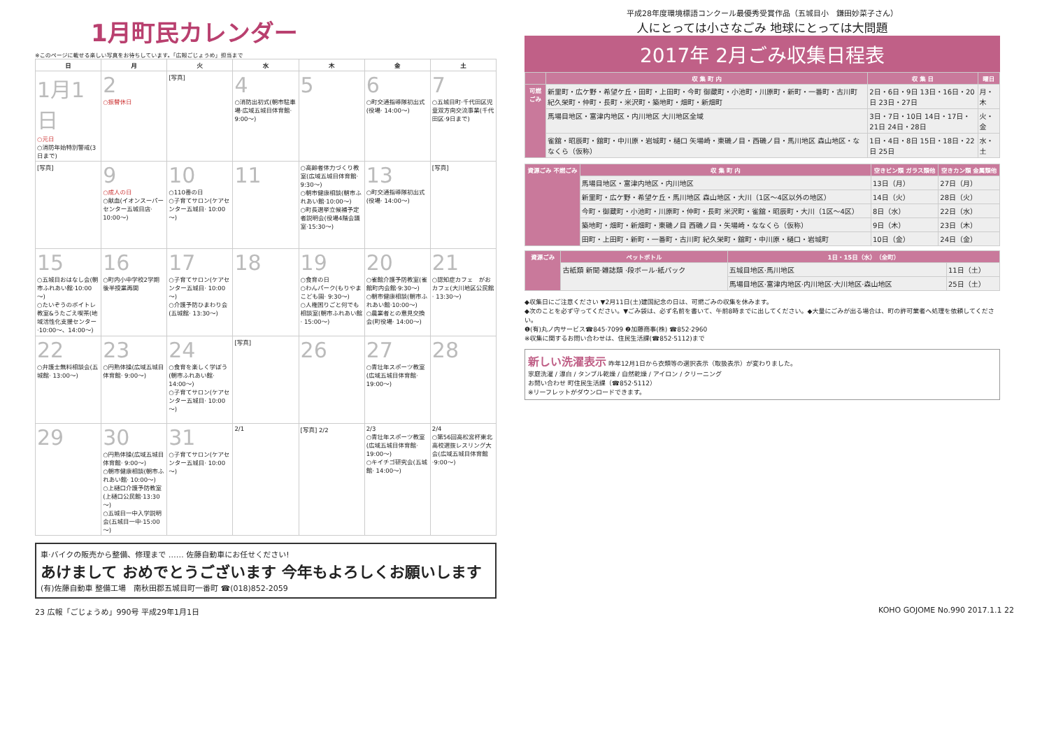1月町民カレンダー
※このページに載せる楽しい写真をお待ちしています。「広報ごじょうめ」担当まで
| 日 | 月 | 火 | 水 | 木 | 金 | 土 |
| --- | --- | --- | --- | --- | --- | --- |
| 1月1日 ○元日 ○消防年始特別警戒(3日まで) | 2 ○振替休日 | [写真] | 4 ○消防出初式(朝市駐車場·広域五城目体育館· 9:00～) | 5 | 6 ○町交通指導隊初出式(役場· 14:00～) | 7 ○五城目町·千代田区児童双方向交流事業(千代田区·9日まで) |
| [写真] | 9 ○成人の日 ○献血(イオンスーパーセンター五城目店· 10:00～) | 10 ○110番の日 ○子育てサロン(ケアセンター五城目· 10:00～) | 11 | ○高齢者体力づくり教室(広域五城目体育館· 9:30～) ○朝市健康相談(朝市ふれあい館·10:00～) ○町長選挙立候補予定者説明会(役場4階会議室·15:30～) | 13 ○町交通指導隊初出式(役場· 14:00～) | [写真] |
| 15 ○五城目おはなし会(朝市ふれあい館·10:00～) ○たいぞうのボイトレ教室&うたごえ喫茶(地域活性化支援センター·10:00～、14:00～) | 16 ○町内小中学校2学期後半授業再開 | 17 ○子育てサロン(ケアセンター五城目· 10:00～) ○介護予防ひまわり会(五城館· 13:30～) | 18 | 19 ○食育の日 ○わんパーク(もりやまこども園· 9:30～) ○人権困りごと何でも相談室(朝市ふれあい館· 15:00～) | 20 ○雀館介護予防教室(雀館町内会館·9:30～) ○朝市健康相談(朝市ふれあい館·10:00～) ○農業者との意見交換会(町役場· 14:00～) | 21 ○認知症カフェ がおカフェ(大川地区公民館· 13:30～) |
| 22 ○弁護士無料相談会(五城館· 13:00～) | 23 ○円熟体操(広域五城目体育館· 9:00～) | 24 ○食育を楽しく学ぼう(朝市ふれあい館· 14:00～) ○子育てサロン(ケアセンター五城目· 10:00～) | [写真] | 26 | 27 ○青壮年スポーツ教室(広域五城目体育館· 19:00～) | 28 |
| 29 | 30 ○円熟体操(広域五城目体育館· 9:00～) ○朝市健康相談(朝市ふれあい館· 10:00～) ○上樋口介護予防教室(上樋口公民館·13:30～) ○五城目一中入学説明会(五城目一中·15:00～) | 31 ○子育てサロン(ケアセンター五城目· 10:00～) | 2/1 | [写真] 2/2 | 2/3 ○青壮年スポーツ教室(広域五城目体育館· 19:00～) ○キイチゴ研究会(五城館· 14:00～) | 2/4 ○第56回高松宮杯東北高校選抜レスリング大会(広域五城目体育館·9:00～) |
車·バイクの販売から整備、修理まで …… 佐藤自動車にお任せください!
あけまして おめでとうございます 今年もよろしくお願いします
(有)佐藤自動車 整備工場　南秋田郡五城目町一番町 ☎(018)852-2059
平成28年度環境標語コンクール最優秀受賞作品（五城目小　鎌田妙菜子さん）
人にとっては小さなごみ 地球にとっては大問題
2017年 2月ごみ収集日程表
| | 収 集 町 内 | 収 集 日 | 曜日 |
| --- | --- | --- | --- |
| 可燃ごみ | 新里町・広ケ野・希望ケ丘・田町・上田町・今町 御蔵町・小池町・川原町・新町・一番町・古川町 紀久栄町・仲町・長町・米沢町・築地町・畑町・新畑町 | 2日・6日・9日 13日・16日・20日 23日・27日 | 月・木 |
| | 馬場目地区・富津内地区・内川地区 大川地区全域 | 3日・7日・10日 14日・17日・21日 24日・28日 | 火・金 |
| | 雀舘・昭辰町・舘町・中川原・岩城町・樋口 矢場崎・東磯ノ目・西磯ノ目・馬川地区 森山地区・ななくら（仮称） | 1日・4日・8日 15日・18日・22日 25日 | 水・土 |
| 資源ごみ 不燃ごみ | 収 集 町 内 | 空きビン類 ガラス類他 | 空きカン類 金属類他 |
| --- | --- | --- | --- |
| | 馬場目地区・富津内地区・内川地区 | 13日（月） | 27日（月） |
| | 新里町・広ケ野・希望ケ丘・馬川地区 森山地区・大川（1区～4区以外の地区） | 14日（火） | 28日（火） |
| | 今町・御蔵町・小池町・川原町・仲町・長町 米沢町・雀舘・昭辰町・大川（1区～4区） | 8日（水） | 22日（水） |
| | 築地町・畑町・新畑町・東磯ノ目 西磯ノ目・矢場崎・ななくら（仮称） | 9日（木） | 23日（木） |
| | 田町・上田町・新町・一番町・古川町 紀久栄町・舘町・中川原・樋口・岩城町 | 10日（金） | 24日（金） |
| 資源ごみ | ペットボトル | 1日・15日（水） （全町） | |
| --- | --- | --- | --- |
| | 古紙類 新聞·雑誌類 ·段ボール·紙パック | 五城目地区·馬川地区 | 11日（土） |
| | | 馬場目地区·富津内地区·内川地区·大川地区·森山地区 | 25日（土） |
◆収集日にご注意ください ▼2月11日(土)建国記念の日は、可燃ごみの収集を休みます。
◆次のことを必ず守ってください。▼ごみ袋は、必ず名前を書いて、午前8時までに出してください。◆大量にごみが出る場合は、町の許可業者へ処理を依頼してください。
❶(有)丸ノ内サービス☎845·7099 ❷加藤商事(株) ☎852·2960
※収集に関するお問い合わせは、住民生活課(☎852·5112)まで
新しい洗濯表示 昨年12月1日から衣類等の選択表示（取扱表示）が変わりました。
家庭洗濯 / 漂白 / タンブル乾燥 / 自然乾燥 / アイロン / クリーニング
お問い合わせ 町住民生活課（☎852·5112）
※リーフレットがダウンロードできます。
23 広報「ごじょうめ」990号 平成29年1月1日 KOHO GOJOME No.990 2017.1.1 22